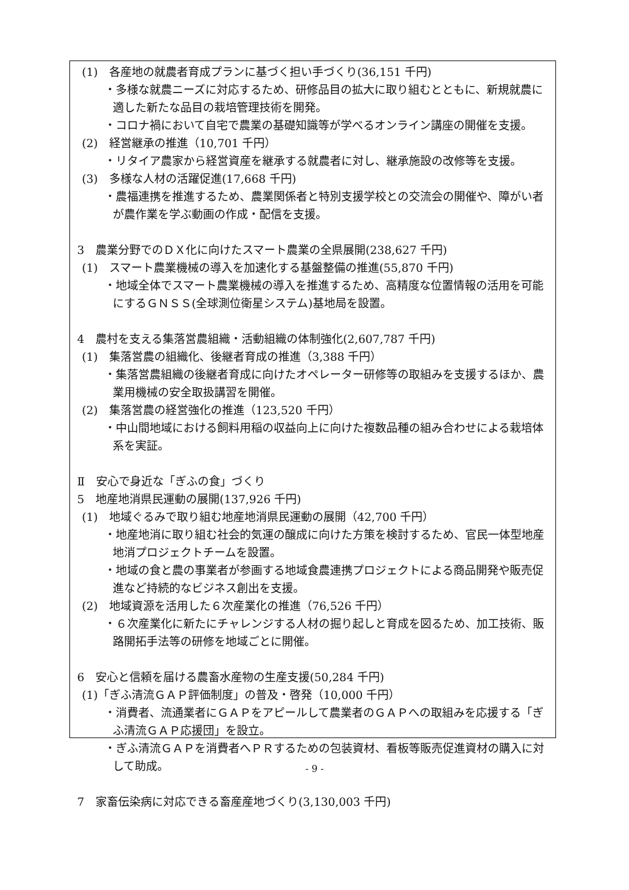(1)　各産地の就農者育成プランに基づく担い手づくり(36,151 千円)
・多様な就農ニーズに対応するため、研修品目の拡大に取り組むとともに、新規就農に適した新たな品目の栽培管理技術を開発。
・コロナ禍において自宅で農業の基礎知識等が学べるオンライン講座の開催を支援。
(2)　経営継承の推進（10,701 千円）
・リタイア農家から経営資産を継承する就農者に対し、継承施設の改修等を支援。
(3)　多様な人材の活躍促進(17,668 千円)
・農福連携を推進するため、農業関係者と特別支援学校との交流会の開催や、障がい者が農作業を学ぶ動画の作成・配信を支援。
3　農業分野でのＤＸ化に向けたスマート農業の全県展開(238,627 千円)
(1)　スマート農業機械の導入を加速化する基盤整備の推進(55,870 千円)
・地域全体でスマート農業機械の導入を推進するため、高精度な位置情報の活用を可能にするＧＮＳＳ(全球測位衛星システム)基地局を設置。
4　農村を支える集落営農組織・活動組織の体制強化(2,607,787 千円)
(1)　集落営農の組織化、後継者育成の推進（3,388 千円）
・集落営農組織の後継者育成に向けたオペレーター研修等の取組みを支援するほか、農業用機械の安全取扱講習を開催。
(2)　集落営農の経営強化の推進（123,520 千円）
・中山間地域における飼料用稲の収益向上に向けた複数品種の組み合わせによる栽培体系を実証。
Ⅱ　安心で身近な「ぎふの食」づくり
5　地産地消県民運動の展開(137,926 千円)
(1)　地域ぐるみで取り組む地産地消県民運動の展開（42,700 千円）
・地産地消に取り組む社会的気運の醸成に向けた方策を検討するため、官民一体型地産地消プロジェクトチームを設置。
・地域の食と農の事業者が参画する地域食農連携プロジェクトによる商品開発や販売促進など持続的なビジネス創出を支援。
(2)　地域資源を活用した６次産業化の推進（76,526 千円）
・６次産業化に新たにチャレンジする人材の掘り起しと育成を図るため、加工技術、販路開拓手法等の研修を地域ごとに開催。
6　安心と信頼を届ける農畜水産物の生産支援(50,284 千円)
(1)「ぎふ清流ＧＡＰ評価制度」の普及・啓発（10,000 千円）
・消費者、流通業者にＧＡＰをアピールして農業者のＧＡＰへの取組みを応援する「ぎふ清流ＧＡＰ応援団」を設立。
・ぎふ清流ＧＡＰを消費者へＰＲするための包装資材、看板等販売促進資材の購入に対して助成。
7　家畜伝染病に対応できる畜産産地づくり(3,130,003 千円)
- 9 -